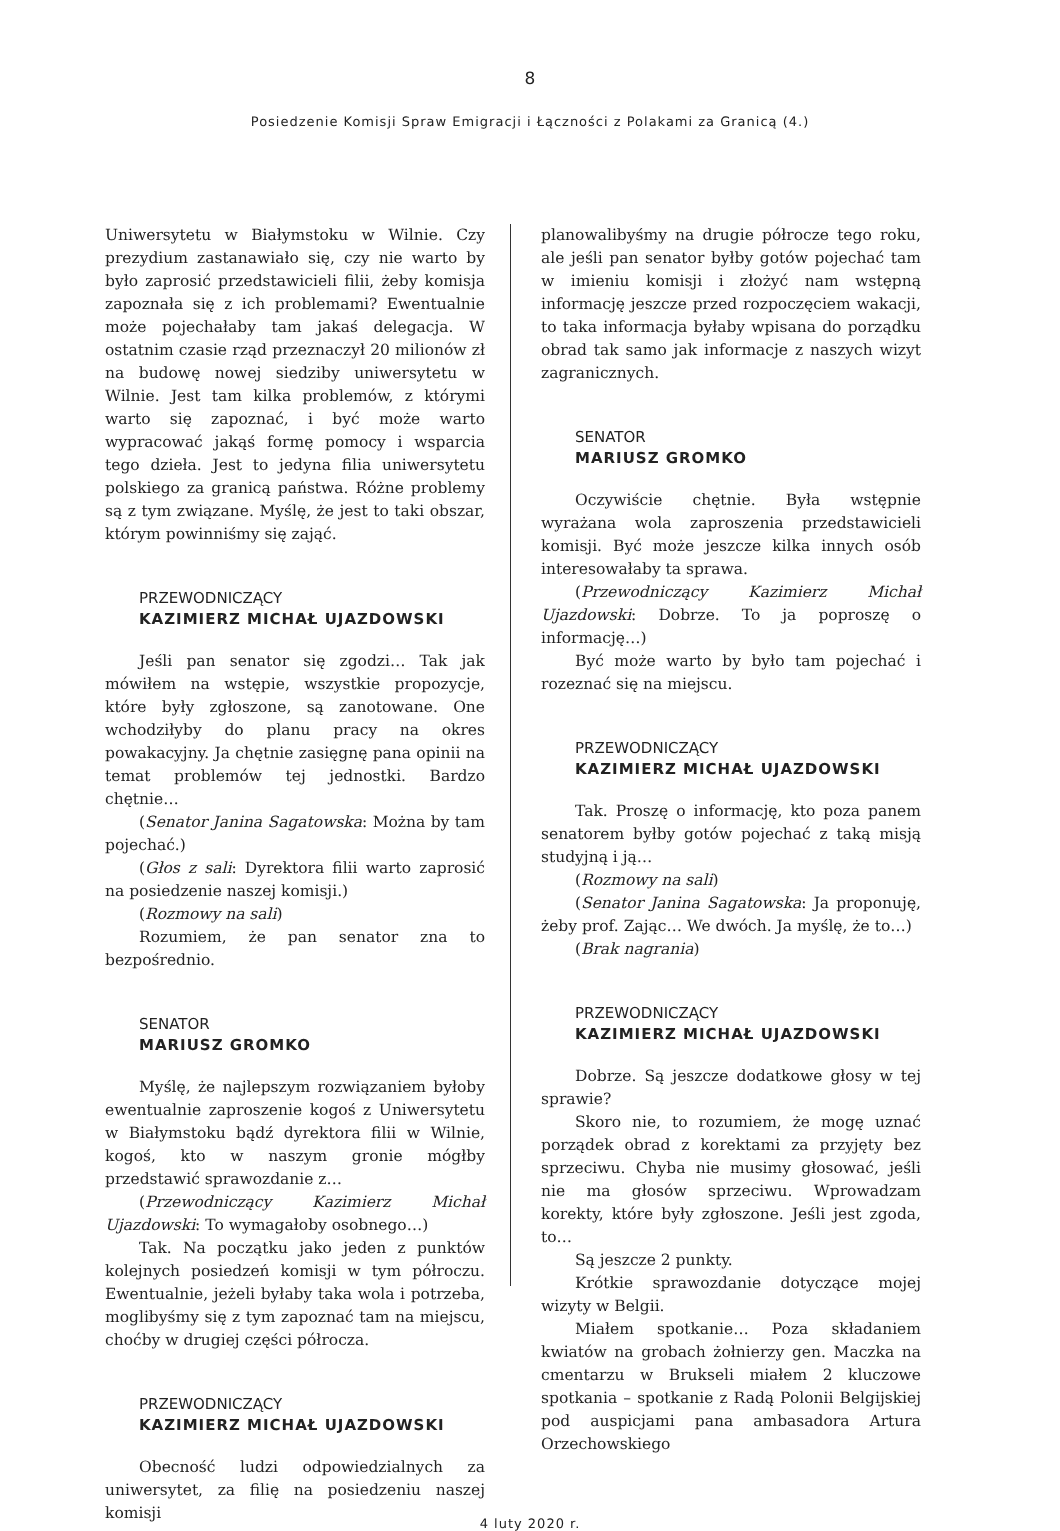8
Posiedzenie Komisji Spraw Emigracji i Łączności z Polakami za Granicą (4.)
Uniwersytetu w Białymstoku w Wilnie. Czy prezydium zastanawiało się, czy nie warto by było zaprosić przedstawicieli filii, żeby komisja zapoznała się z ich problemami? Ewentualnie może pojechałaby tam jakaś delegacja. W ostatnim czasie rząd przeznaczył 20 milionów zł na budowę nowej siedziby uniwersytetu w Wilnie. Jest tam kilka problemów, z którymi warto się zapoznać, i być może warto wypracować jakąś formę pomocy i wsparcia tego dzieła. Jest to jedyna filia uniwersytetu polskiego za granicą państwa. Różne problemy są z tym związane. Myślę, że jest to taki obszar, którym powinniśmy się zająć.
PRZEWODNICZĄCY
KAZIMIERZ MICHAŁ UJAZDOWSKI
Jeśli pan senator się zgodzi… Tak jak mówiłem na wstępie, wszystkie propozycje, które były zgłoszone, są zanotowane. One wchodziłyby do planu pracy na okres powakacyjny. Ja chętnie zasięgnę pana opinii na temat problemów tej jednostki. Bardzo chętnie…
(Senator Janina Sagatowska: Można by tam pojechać.)
(Głos z sali: Dyrektora filii warto zaprosić na posiedzenie naszej komisji.)
(Rozmowy na sali)
Rozumiem, że pan senator zna to bezpośrednio.
SENATOR
MARIUSZ GROMKO
Myślę, że najlepszym rozwiązaniem byłoby ewentualnie zaproszenie kogoś z Uniwersytetu w Białymstoku bądź dyrektora filii w Wilnie, kogoś, kto w naszym gronie mógłby przedstawić sprawozdanie z…
(Przewodniczący Kazimierz Michał Ujazdowski: To wymagałoby osobnego…)
Tak. Na początku jako jeden z punktów kolejnych posiedzeń komisji w tym półroczu. Ewentualnie, jeżeli byłaby taka wola i potrzeba, moglibyśmy się z tym zapoznać tam na miejscu, choćby w drugiej części półrocza.
PRZEWODNICZĄCY
KAZIMIERZ MICHAŁ UJAZDOWSKI
Obecność ludzi odpowiedzialnych za uniwersytet, za filię na posiedzeniu naszej komisji
planowalibyśmy na drugie półrocze tego roku, ale jeśli pan senator byłby gotów pojechać tam w imieniu komisji i złożyć nam wstępną informację jeszcze przed rozpoczęciem wakacji, to taka informacja byłaby wpisana do porządku obrad tak samo jak informacje z naszych wizyt zagranicznych.
SENATOR
MARIUSZ GROMKO
Oczywiście chętnie. Była wstępnie wyrażana wola zaproszenia przedstawicieli komisji. Być może jeszcze kilka innych osób interesowałaby ta sprawa.
(Przewodniczący Kazimierz Michał Ujazdowski: Dobrze. To ja poproszę o informację…)
Być może warto by było tam pojechać i rozeznać się na miejscu.
PRZEWODNICZĄCY
KAZIMIERZ MICHAŁ UJAZDOWSKI
Tak. Proszę o informację, kto poza panem senatorem byłby gotów pojechać z taką misją studyjną i ją…
(Rozmowy na sali)
(Senator Janina Sagatowska: Ja proponuję, żeby prof. Zając… We dwóch. Ja myślę, że to…)
(Brak nagrania)
PRZEWODNICZĄCY
KAZIMIERZ MICHAŁ UJAZDOWSKI
Dobrze. Są jeszcze dodatkowe głosy w tej sprawie?
Skoro nie, to rozumiem, że mogę uznać porządek obrad z korektami za przyjęty bez sprzeciwu. Chyba nie musimy głosować, jeśli nie ma głosów sprzeciwu. Wprowadzam korekty, które były zgłoszone. Jeśli jest zgoda, to…
Są jeszcze 2 punkty.
Krótkie sprawozdanie dotyczące mojej wizyty w Belgii.
Miałem spotkanie… Poza składaniem kwiatów na grobach żołnierzy gen. Maczka na cmentarzu w Brukseli miałem 2 kluczowe spotkania – spotkanie z Radą Polonii Belgijskiej pod auspicjami pana ambasadora Artura Orzechowskiego
4 luty 2020 r.